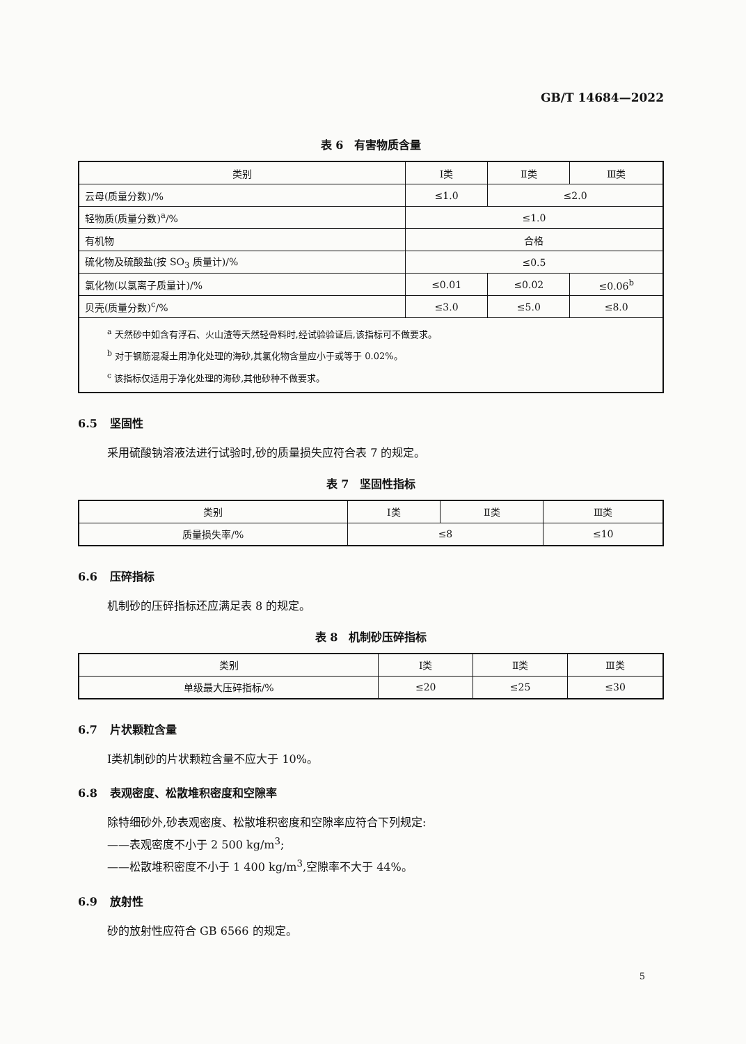GB/T 14684—2022
表 6　有害物质含量
| 类别 | Ⅰ类 | Ⅱ类 | Ⅲ类 |
| --- | --- | --- | --- |
| 云母(质量分数)/% | ≤1.0 | ≤2.0 | |
| 轻物质(质量分数)<sup>a</sup>/% | ≤1.0 | | |
| 有机物 | 合格 | | |
| 硫化物及硫酸盐(按 SO<sub>3</sub> 质量计)/% | ≤0.5 | | |
| 氯化物(以氯离子质量计)/% | ≤0.01 | ≤0.02 | ≤0.06<sup>b</sup> |
| 贝壳(质量分数)<sup>c</sup>/% | ≤3.0 | ≤5.0 | ≤8.0 |
| <sup>a</sup> 天然砂中如含有浮石、火山渣等天然轻骨料时,经试验验证后,该指标可不做要求。 <sup>b</sup> 对于钢筋混凝土用净化处理的海砂,其氯化物含量应小于或等于 0.02%。 <sup>c</sup> 该指标仅适用于净化处理的海砂,其他砂种不做要求。 | | | |
6.5 坚固性
采用硫酸钠溶液法进行试验时,砂的质量损失应符合表 7 的规定。
表 7　坚固性指标
| 类别 | Ⅰ类 | Ⅱ类 | Ⅲ类 |
| --- | --- | --- | --- |
| 质量损失率/% | ≤8 | | ≤10 |
6.6 压碎指标
机制砂的压碎指标还应满足表 8 的规定。
表 8　机制砂压碎指标
| 类别 | Ⅰ类 | Ⅱ类 | Ⅲ类 |
| --- | --- | --- | --- |
| 单级最大压碎指标/% | ≤20 | ≤25 | ≤30 |
6.7 片状颗粒含量
Ⅰ类机制砂的片状颗粒含量不应大于 10%。
6.8 表观密度、松散堆积密度和空隙率
除特细砂外,砂表观密度、松散堆积密度和空隙率应符合下列规定:
——表观密度不小于 2 500 kg/m<sup>3</sup>;
——松散堆积密度不小于 1 400 kg/m<sup>3</sup>,空隙率不大于 44%。
6.9 放射性
砂的放射性应符合 GB 6566 的规定。
5